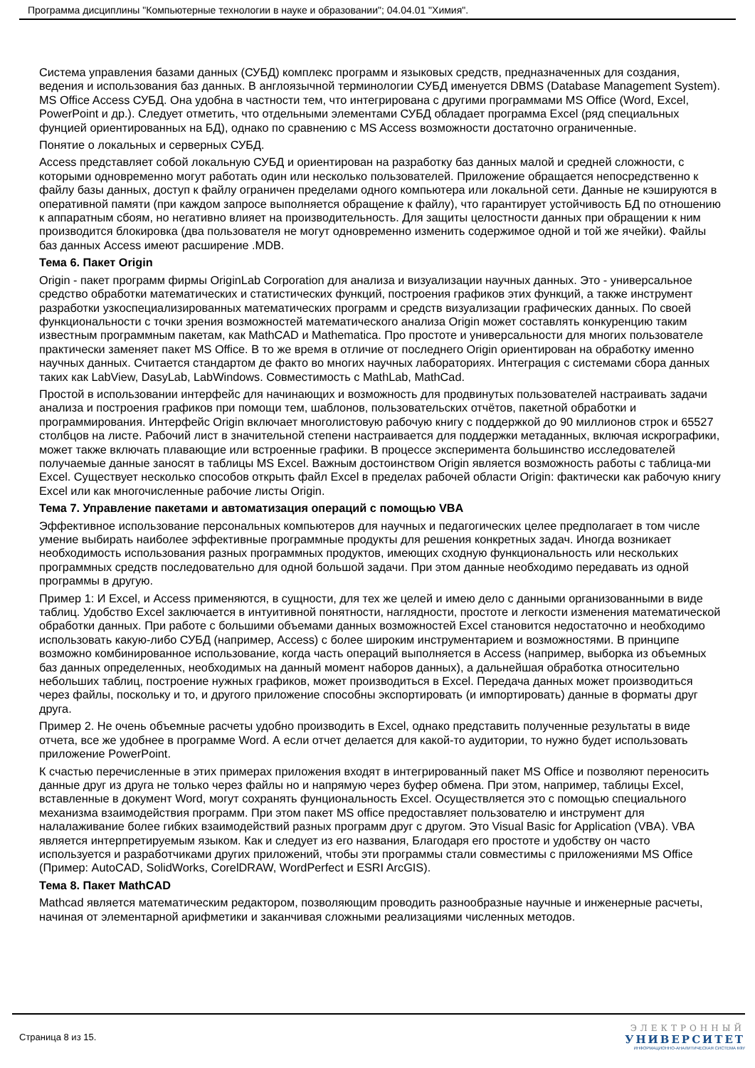Программа дисциплины "Компьютерные технологии в науке и образовании"; 04.04.01 "Химия".
Система управления базами данных (СУБД) комплекс программ и языковых средств, предназначенных для создания, ведения и использования баз данных. В англоязычной терминологии СУБД именуется DBMS (Database Management System). MS Office Access СУБД. Она удобна в частности тем, что интегрирована с другими программами MS Office (Word, Excel, PowerPoint и др.). Следует отметить, что отдельными элементами СУБД обладает программа Excel (ряд специальных фунцией ориентированных на БД), однако по сравнению с MS Access возможности достаточно ограниченные.
Понятие о локальных и серверных СУБД.
Access представляет собой локальную СУБД и ориентирован на разработку баз данных малой и средней сложности, с которыми одновременно могут работать один или несколько пользователей. Приложение обращается непосредственно к файлу базы данных, доступ к файлу ограничен пределами одного компьютера или локальной сети. Данные не кэшируются в оперативной памяти (при каждом запросе выполняется обращение к файлу), что гарантирует устойчивость БД по отношению к аппаратным сбоям, но негативно влияет на производительность. Для защиты целостности данных при обращении к ним производится блокировка (два пользователя не могут одновременно изменить содержимое одной и той же ячейки). Файлы баз данных Access имеют расширение .MDB.
Тема 6. Пакет Origin
Origin - пакет программ фирмы OriginLab Corporation для анализа и визуализации научных данных. Это - универсальное средство обработки математических и статистических функций, построения графиков этих функций, а также инструмент разработки узкоспециализированных математических программ и средств визуализации графических данных. По своей функциональности с точки зрения возможностей математического анализа Origin может составлять конкуренцию таким известным программным пакетам, как MathCAD и Mathematica. Про простоте и универсальности для многих пользователе практически заменяет пакет MS Office. В то же время в отличие от последнего Origin ориентирован на обработку именно научных данных. Считается стандартом де факто во многих научных лабораториях. Интеграция с системами сбора данных таких как LabView, DasyLab, LabWindows. Совместимость с MathLab, MathCad.
Простой в использовании интерфейс для начинающих и возможность для продвинутых пользователей настраивать задачи анализа и построения графиков при помощи тем, шаблонов, пользовательских отчётов, пакетной обработки и программирования. Интерфейс Origin включает многолистовую рабочую книгу с поддержкой до 90 миллионов строк и 65527 столбцов на листе. Рабочий лист в значительной степени настраивается для поддержки метаданных, включая искрографики, может также включать плавающие или встроенные графики. В процессе эксперимента большинство исследователей получаемые данные заносят в таблицы MS Excel. Важным достоинством Origin является возможность работы с таблица-ми Excel. Существует несколько способов открыть файл Excel в пределах рабочей области Origin: фактически как рабочую книгу Excel или как многочисленные рабочие листы Origin.
Тема 7. Управление пакетами и автоматизация операций с помощью VBA
Эффективное использование персональных компьютеров для научных и педагогических целее предполагает в том числе умение выбирать наиболее эффективные программные продукты для решения конкретных задач. Иногда возникает необходимость использования разных программных продуктов, имеющих сходную функциональность или нескольких программных средств последовательно для одной большой задачи. При этом данные необходимо передавать из одной программы в другую.
Пример 1: И Excel, и Access применяются, в сущности, для тех же целей и имею дело с данными организованными в виде таблиц. Удобство Excel заключается в интуитивной понятности, наглядности, простоте и легкости изменения математической обработки данных. При работе с большими объемами данных возможностей Excel становится недостаточно и необходимо использовать какую-либо СУБД (например, Access) с более широким инструментарием и возможностями. В принципе возможно комбинированное использование, когда часть операций выполняется в Access (например, выборка из объемных баз данных определенных, необходимых на данный момент наборов данных), а дальнейшая обработка относительно небольших таблиц, построение нужных графиков, может производиться в Excel. Передача данных может производиться через файлы, поскольку и то, и другого приложение способны экспортировать (и импортировать) данные в форматы друг друга.
Пример 2. Не очень объемные расчеты удобно производить в Excel, однако представить полученные результаты в виде отчета, все же удобнее в программе Word. А если отчет делается для какой-то аудитории, то нужно будет использовать приложение PowerPoint.
К счастью перечисленные в этих примерах приложения входят в интегрированный пакет MS Office и позволяют переносить данные друг из друга не только через файлы но и напрямую через буфер обмена. При этом, например, таблицы Excel, вставленные в документ Word, могут сохранять фунциональность Excel. Осуществляется это с помощью специального механизма взаимодействия программ. При этом пакет MS office предоставляет пользователю и инструмент для налалаживание более гибких взаимодействий разных программ друг с другом. Это Visual Basic for Application (VBA). VBA является интерпретируемым языком. Как и следует из его названия, Благодаря его простоте и удобству он часто используется и разработчиками других приложений, чтобы эти программы стали совместимы с приложениями MS Office (Пример: AutoCAD, SolidWorks, CorelDRAW, WordPerfect и ESRI ArcGIS).
Тема 8. Пакет MathCAD
Mathcad является математическим редактором, позволяющим проводить разнообразные научные и инженерные расчеты, начиная от элементарной арифметики и заканчивая сложными реализациями численных методов.
Страница 8 из 15.
ЭЛЕКТРОННЫЙ
УНИВЕРСИТЕТ
ИНФОРМАЦИОННО-АНАЛИТИЧЕСКАЯ СИСТЕМА КФУ